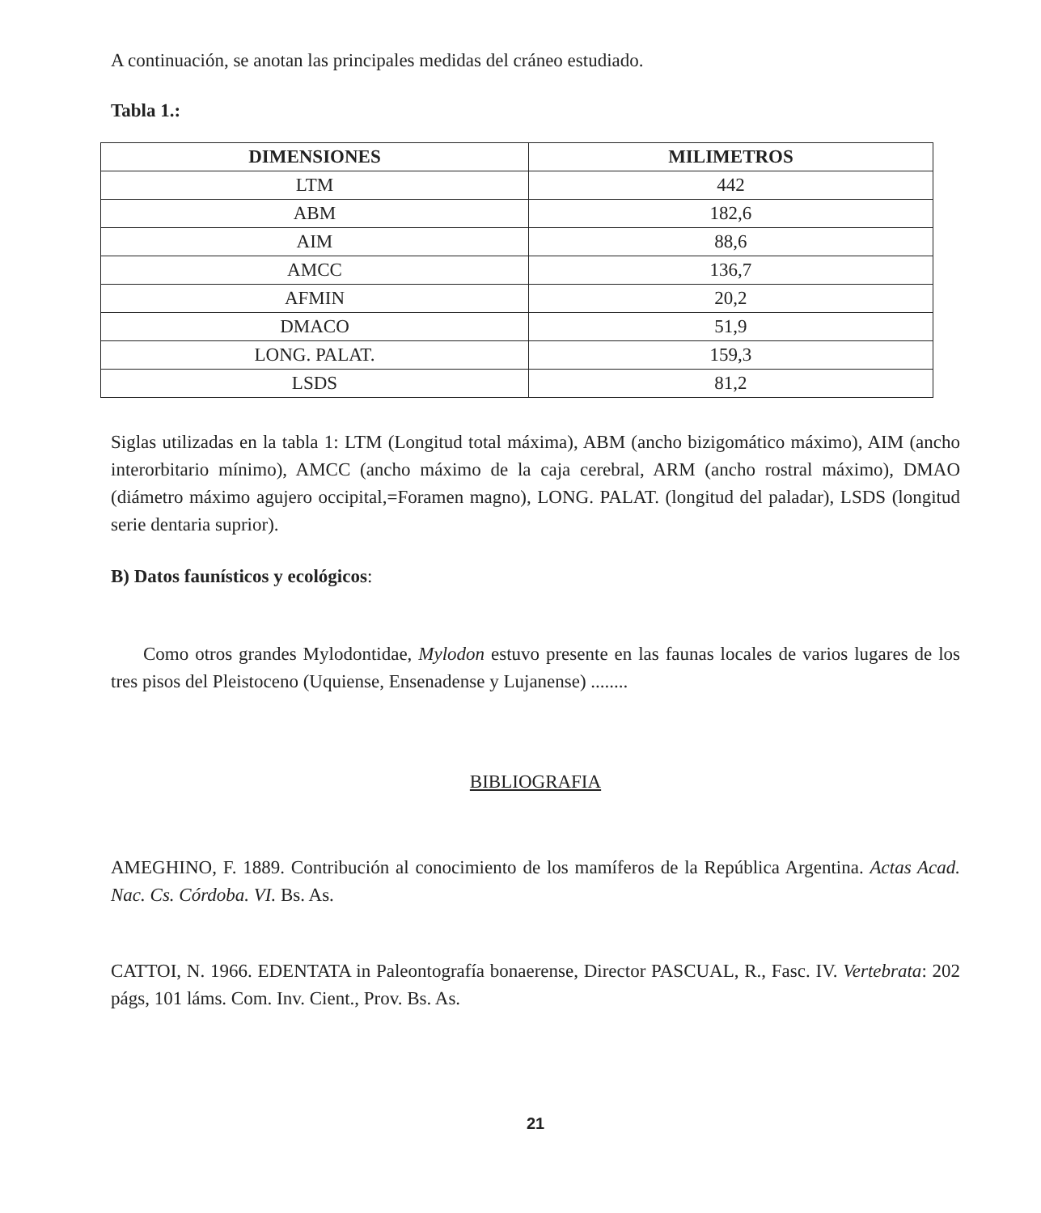A continuación, se anotan las principales medidas del cráneo estudiado.
Tabla 1.:
| DIMENSIONES | MILIMETROS |
| --- | --- |
| LTM | 442 |
| ABM | 182,6 |
| AIM | 88,6 |
| AMCC | 136,7 |
| AFMIN | 20,2 |
| DMACO | 51,9 |
| LONG. PALAT. | 159,3 |
| LSDS | 81,2 |
Siglas utilizadas en la tabla 1: LTM (Longitud total máxima), ABM (ancho bizigomático máximo), AIM (ancho interorbitario mínimo), AMCC (ancho máximo de la caja cerebral, ARM (ancho rostral máximo), DMAO (diámetro máximo agujero occipital,=Foramen magno), LONG. PALAT. (longitud del paladar), LSDS (longitud serie dentaria suprior).
B) Datos faunísticos y ecológicos:
Como otros grandes Mylodontidae, Mylodon estuvo presente en las faunas locales de varios lugares de los tres pisos del Pleistoceno (Uquiense, Ensenadense y Lujanense) ........
BIBLIOGRAFIA
AMEGHINO, F. 1889. Contribución al conocimiento de los mamíferos de la República Argentina. Actas Acad. Nac. Cs. Córdoba. VI. Bs. As.
CATTOI, N. 1966. EDENTATA in Paleontografía bonaerense, Director PASCUAL, R., Fasc. IV. Vertebrata: 202 págs, 101 láms. Com. Inv. Cient., Prov. Bs. As.
21